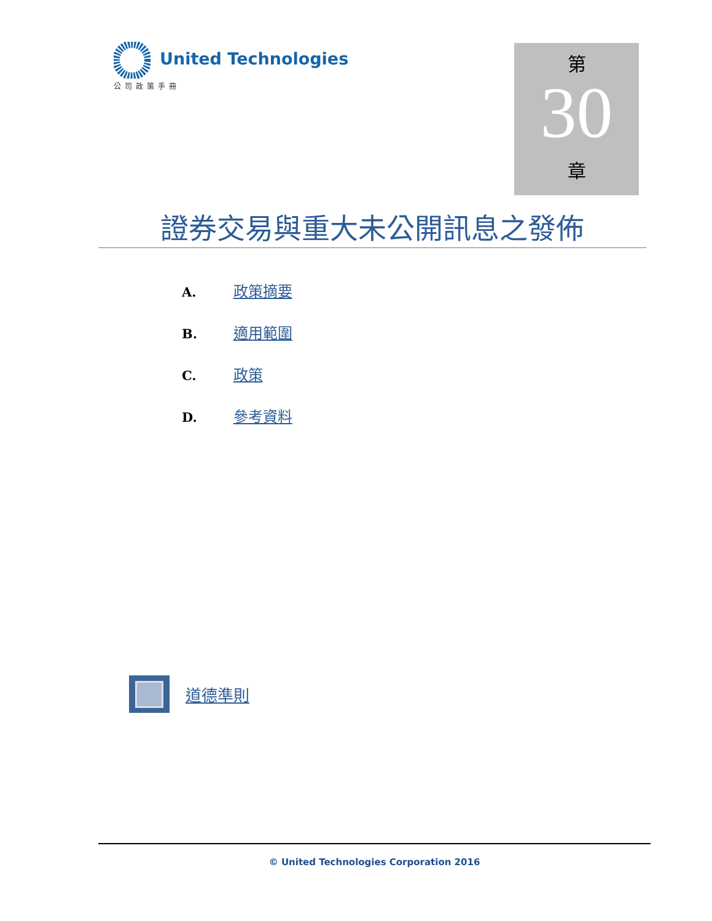United Technologies
公司政策手冊
第
30
章
證券交易與重大未公開訊息之發佈
A. 政策摘要
B. 適用範圍
C. 政策
D. 參考資料
道德準則
© United Technologies Corporation 2016